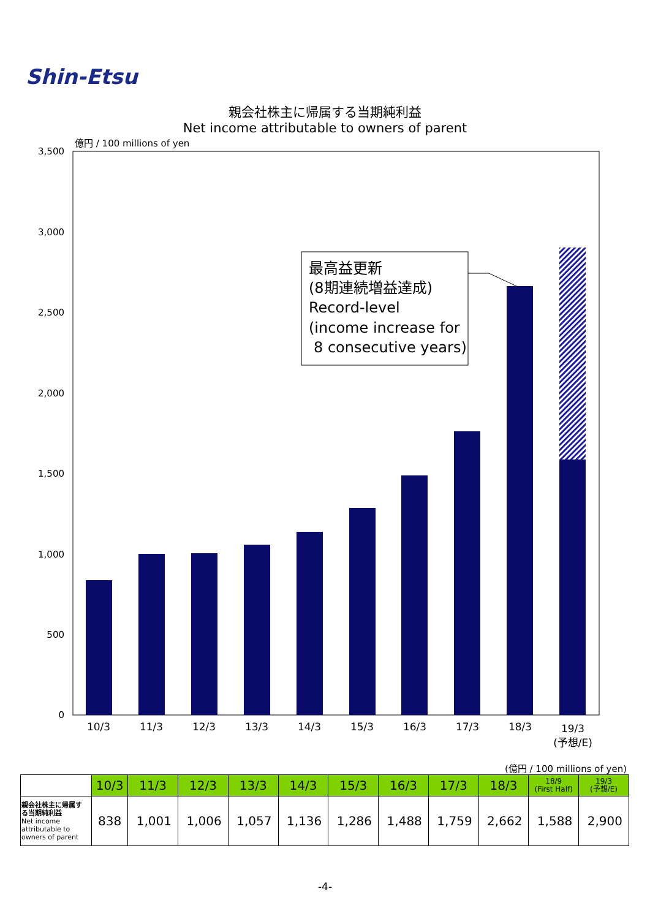Shin-Etsu
親会社株主に帰属する当期純利益
Net income attributable to owners of parent
億円 / 100 millions of yen
3,500
3,000
2,500
2,000
1,500
1,000
500
0
10/3
11/3
12/3
13/3
14/3
15/3
16/3
17/3
18/3
19/3
(予想/E)
最高益更新
(8期連続増益達成)
Record-level
(income increase for
8 consecutive years)
(億円 / 100 millions of yen)
| | 10/3 | 11/3 | 12/3 | 13/3 | 14/3 | 15/3 | 16/3 | 17/3 | 18/3 | 18/9 (First Half) | 19/3 (予想/E) |
| --- | --- | --- | --- | --- | --- | --- | --- | --- | --- | --- | --- |
| 親会社株主に帰属する当期純利益 Net income attributable to owners of parent | 838 | 1,001 | 1,006 | 1,057 | 1,136 | 1,286 | 1,488 | 1,759 | 2,662 | 1,588 | 2,900 |
-4-